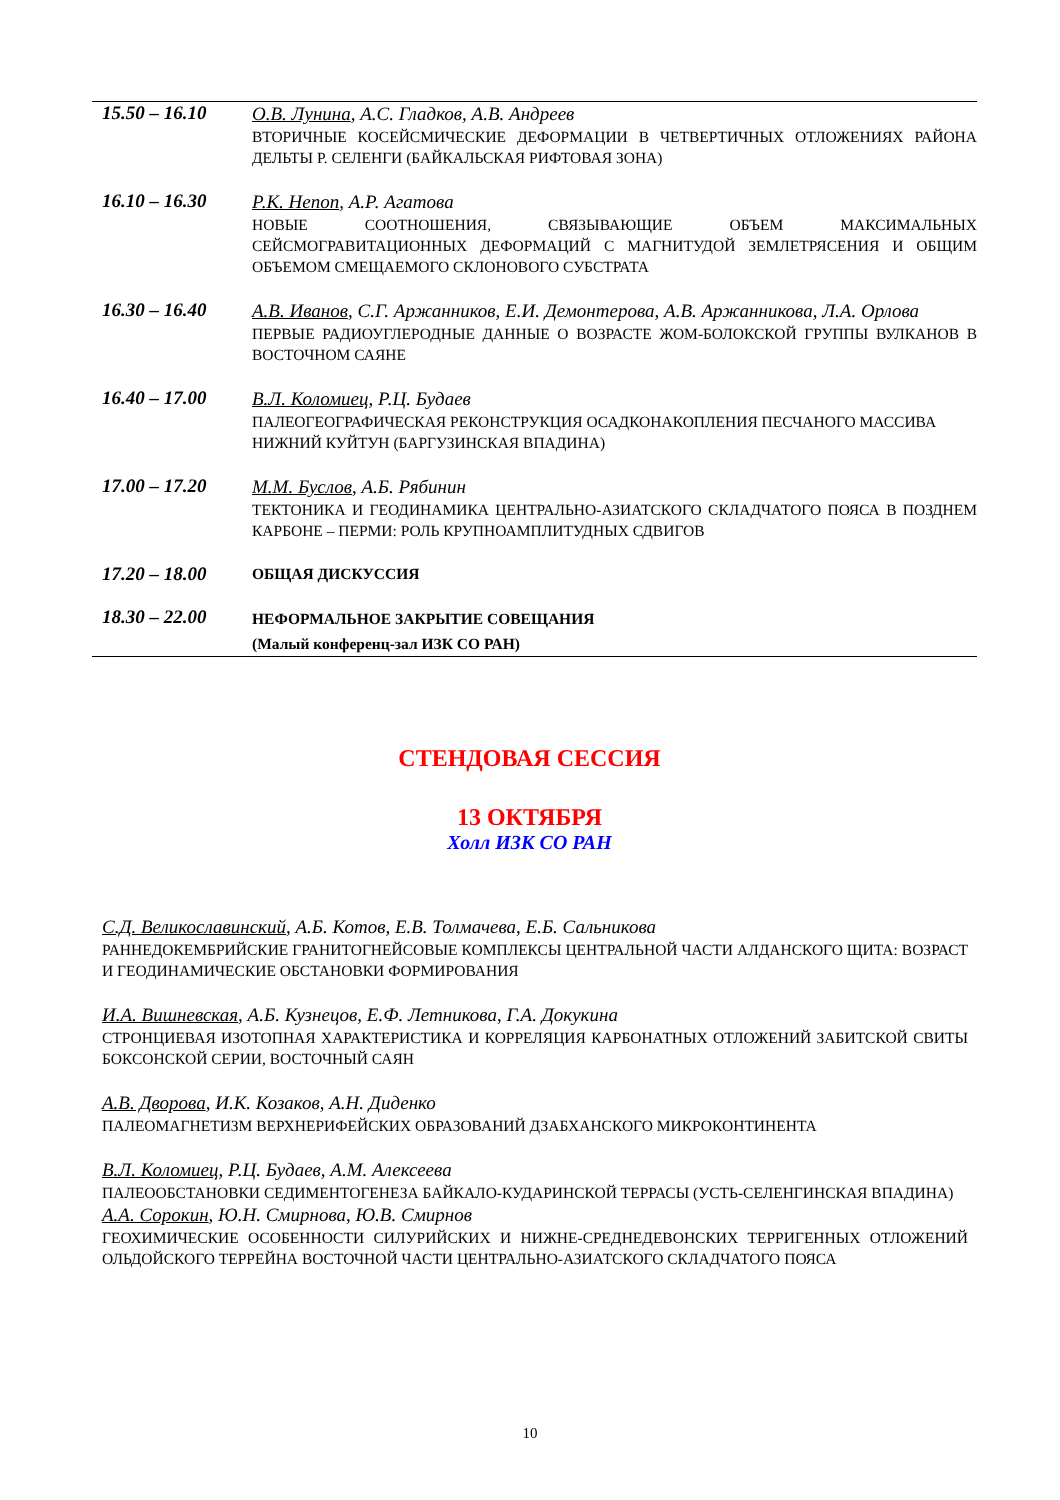| 15.50 – 16.10 | О.В. Лунина , А.С. Гладков, А.В. Андреев ВТОРИЧНЫЕ КОСЕЙСМИЧЕСКИЕ ДЕФОРМАЦИИ В ЧЕТВЕРТИЧНЫХ ОТЛОЖЕНИЯХ РАЙОНА ДЕЛЬТЫ Р. СЕЛЕНГИ (БАЙКАЛЬСКАЯ РИФТОВАЯ ЗОНА) |
| 16.10 – 16.30 | Р.К. Непоп , А.Р. Агатова НОВЫЕ СООТНОШЕНИЯ, СВЯЗЫВАЮЩИЕ ОБЪЕМ МАКСИМАЛЬНЫХ СЕЙСМОГРАВИТАЦИОННЫХ ДЕФОРМАЦИЙ С МАГНИТУДОЙ ЗЕМЛЕТРЯСЕНИЯ И ОБЩИМ ОБЪЕМОМ СМЕЩАЕМОГО СКЛОНОВОГО СУБСТРАТА |
| 16.30 – 16.40 | А.В. Иванов , С.Г. Аржанников, Е.И. Демонтерова, А.В. Аржанникова, Л.А. Орлова ПЕРВЫЕ РАДИОУГЛЕРОДНЫЕ ДАННЫЕ О ВОЗРАСТЕ ЖОМ-БОЛОКСКОЙ ГРУППЫ ВУЛКАНОВ В ВОСТОЧНОМ САЯНЕ |
| 16.40 – 17.00 | В.Л. Коломиец , Р.Ц. Будаев ПАЛЕОГЕОГРАФИЧЕСКАЯ РЕКОНСТРУКЦИЯ ОСАДКОНАКОПЛЕНИЯ ПЕСЧАНОГО МАССИВА НИЖНИЙ КУЙТУН (БАРГУЗИНСКАЯ ВПАДИНА) |
| 17.00 – 17.20 | М.М. Буслов , А.Б. Рябинин ТЕКТОНИКА И ГЕОДИНАМИКА ЦЕНТРАЛЬНО-АЗИАТСКОГО СКЛАДЧАТОГО ПОЯСА В ПОЗДНЕМ КАРБОНЕ – ПЕРМИ: РОЛЬ КРУПНОАМПЛИТУДНЫХ СДВИГОВ |
| 17.20 – 18.00 | ОБЩАЯ ДИСКУССИЯ |
| 18.30 – 22.00 | НЕФОРМАЛЬНОЕ ЗАКРЫТИЕ СОВЕЩАНИЯ (Малый конференц-зал ИЗК СО РАН) |
СТЕНДОВАЯ СЕССИЯ
13 ОКТЯБРЯ
Холл ИЗК СО РАН
С.Д. Великославинский, А.Б. Котов, Е.В. Толмачева, Е.Б. Сальникова
РАННЕДОКЕМБРИЙСКИЕ ГРАНИТОГНЕЙСОВЫЕ КОМПЛЕКСЫ ЦЕНТРАЛЬНОЙ ЧАСТИ АЛДАНСКОГО ЩИТА: ВОЗРАСТ И ГЕОДИНАМИЧЕСКИЕ ОБСТАНОВКИ ФОРМИРОВАНИЯ
И.А. Вишневская, А.Б. Кузнецов, Е.Ф. Летникова, Г.А. Докукина
СТРОНЦИЕВАЯ ИЗОТОПНАЯ ХАРАКТЕРИСТИКА И КОРРЕЛЯЦИЯ КАРБОНАТНЫХ ОТЛОЖЕНИЙ ЗАБИТСКОЙ СВИТЫ БОКСОНСКОЙ СЕРИИ, ВОСТОЧНЫЙ САЯН
А.В. Дворова, И.К. Козаков, А.Н. Диденко
ПАЛЕОМАГНЕТИЗМ ВЕРХНЕРИФЕЙСКИХ ОБРАЗОВАНИЙ ДЗАБХАНСКОГО МИКРОКОНТИНЕНТА
В.Л. Коломиец, Р.Ц. Будаев, А.М. Алексеева
ПАЛЕООБСТАНОВКИ СЕДИМЕНТОГЕНЕЗА БАЙКАЛО-КУДАРИНСКОЙ ТЕРРАСЫ (УСТЬ-СЕЛЕНГИНСКАЯ ВПАДИНА)
А.А. Сорокин, Ю.Н. Смирнова, Ю.В. Смирнов
ГЕОХИМИЧЕСКИЕ ОСОБЕННОСТИ СИЛУРИЙСКИХ И НИЖНЕ-СРЕДНЕДЕВОНСКИХ ТЕРРИГЕННЫХ ОТЛОЖЕНИЙ ОЛЬДОЙСКОГО ТЕРРЕЙНА ВОСТОЧНОЙ ЧАСТИ ЦЕНТРАЛЬНО-АЗИАТСКОГО СКЛАДЧАТОГО ПОЯСА
10